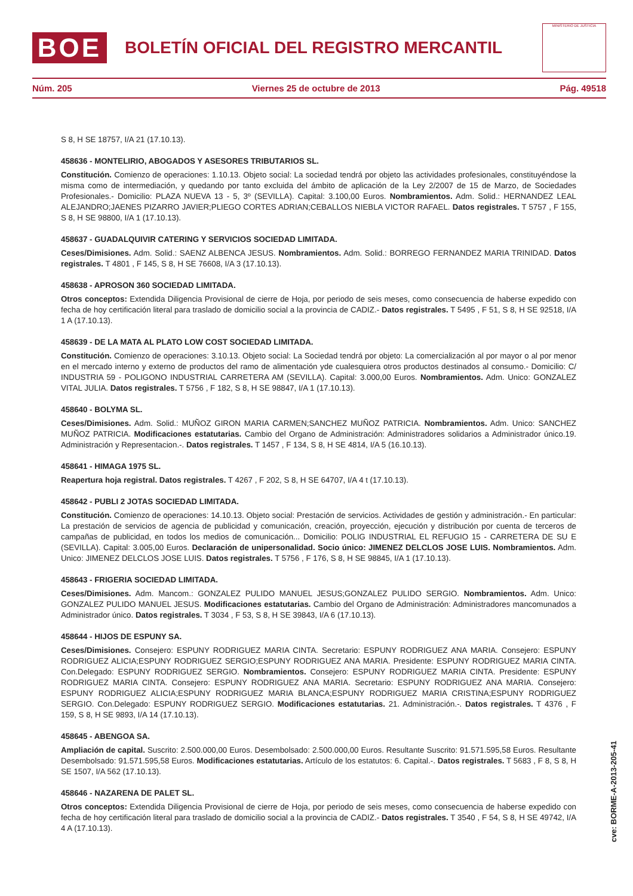BOE
BOLETÍN OFICIAL DEL REGISTRO MERCANTIL
MINISTERIO DE JUSTICIA
Núm. 205 Viernes 25 de octubre de 2013 Pág. 49518
S 8, H SE 18757, I/A 21 (17.10.13).
458636 - MONTELIRIO, ABOGADOS Y ASESORES TRIBUTARIOS SL.
Constitución. Comienzo de operaciones: 1.10.13. Objeto social: La sociedad tendrá por objeto las actividades profesionales, constituyéndose la misma como de intermediación, y quedando por tanto excluida del ámbito de aplicación de la Ley 2/2007 de 15 de Marzo, de Sociedades Profesionales.- Domicilio: PLAZA NUEVA 13 - 5, 3º (SEVILLA). Capital: 3.100,00 Euros. Nombramientos. Adm. Solid.: HERNANDEZ LEAL ALEJANDRO;JAENES PIZARRO JAVIER;PLIEGO CORTES ADRIAN;CEBALLOS NIEBLA VICTOR RAFAEL. Datos registrales. T 5757 , F 155, S 8, H SE 98800, I/A 1 (17.10.13).
458637 - GUADALQUIVIR CATERING Y SERVICIOS SOCIEDAD LIMITADA.
Ceses/Dimisiones. Adm. Solid.: SAENZ ALBENCA JESUS. Nombramientos. Adm. Solid.: BORREGO FERNANDEZ MARIA TRINIDAD. Datos registrales. T 4801 , F 145, S 8, H SE 76608, I/A 3 (17.10.13).
458638 - APROSON 360 SOCIEDAD LIMITADA.
Otros conceptos: Extendida Diligencia Provisional de cierre de Hoja, por periodo de seis meses, como consecuencia de haberse expedido con fecha de hoy certificación literal para traslado de domicilio social a la provincia de CADIZ.- Datos registrales. T 5495 , F 51, S 8, H SE 92518, I/A 1 A (17.10.13).
458639 - DE LA MATA AL PLATO LOW COST SOCIEDAD LIMITADA.
Constitución. Comienzo de operaciones: 3.10.13. Objeto social: La Sociedad tendrá por objeto: La comercialización al por mayor o al por menor en el mercado interno y externo de productos del ramo de alimentación yde cualesquiera otros productos destinados al consumo.- Domicilio: C/ INDUSTRIA 59 - POLIGONO INDUSTRIAL CARRETERA AM (SEVILLA). Capital: 3.000,00 Euros. Nombramientos. Adm. Unico: GONZALEZ VITAL JULIA. Datos registrales. T 5756 , F 182, S 8, H SE 98847, I/A 1 (17.10.13).
458640 - BOLYMA SL.
Ceses/Dimisiones. Adm. Solid.: MUÑOZ GIRON MARIA CARMEN;SANCHEZ MUÑOZ PATRICIA. Nombramientos. Adm. Unico: SANCHEZ MUÑOZ PATRICIA. Modificaciones estatutarias. Cambio del Organo de Administración: Administradores solidarios a Administrador único.19. Administración y Representacion.-. Datos registrales. T 1457 , F 134, S 8, H SE 4814, I/A 5 (16.10.13).
458641 - HIMAGA 1975 SL.
Reapertura hoja registral. Datos registrales. T 4267 , F 202, S 8, H SE 64707, I/A 4 t (17.10.13).
458642 - PUBLI 2 JOTAS SOCIEDAD LIMITADA.
Constitución. Comienzo de operaciones: 14.10.13. Objeto social: Prestación de servicios. Actividades de gestión y administración.- En particular: La prestación de servicios de agencia de publicidad y comunicación, creación, proyección, ejecución y distribución por cuenta de terceros de campañas de publicidad, en todos los medios de comunicación... Domicilio: POLIG INDUSTRIAL EL REFUGIO 15 - CARRETERA DE SU E (SEVILLA). Capital: 3.005,00 Euros. Declaración de unipersonalidad. Socio único: JIMENEZ DELCLOS JOSE LUIS. Nombramientos. Adm. Unico: JIMENEZ DELCLOS JOSE LUIS. Datos registrales. T 5756 , F 176, S 8, H SE 98845, I/A 1 (17.10.13).
458643 - FRIGERIA SOCIEDAD LIMITADA.
Ceses/Dimisiones. Adm. Mancom.: GONZALEZ PULIDO MANUEL JESUS;GONZALEZ PULIDO SERGIO. Nombramientos. Adm. Unico: GONZALEZ PULIDO MANUEL JESUS. Modificaciones estatutarias. Cambio del Organo de Administración: Administradores mancomunados a Administrador único. Datos registrales. T 3034 , F 53, S 8, H SE 39843, I/A 6 (17.10.13).
458644 - HIJOS DE ESPUNY SA.
Ceses/Dimisiones. Consejero: ESPUNY RODRIGUEZ MARIA CINTA. Secretario: ESPUNY RODRIGUEZ ANA MARIA. Consejero: ESPUNY RODRIGUEZ ALICIA;ESPUNY RODRIGUEZ SERGIO;ESPUNY RODRIGUEZ ANA MARIA. Presidente: ESPUNY RODRIGUEZ MARIA CINTA. Con.Delegado: ESPUNY RODRIGUEZ SERGIO. Nombramientos. Consejero: ESPUNY RODRIGUEZ MARIA CINTA. Presidente: ESPUNY RODRIGUEZ MARIA CINTA. Consejero: ESPUNY RODRIGUEZ ANA MARIA. Secretario: ESPUNY RODRIGUEZ ANA MARIA. Consejero: ESPUNY RODRIGUEZ ALICIA;ESPUNY RODRIGUEZ MARIA BLANCA;ESPUNY RODRIGUEZ MARIA CRISTINA;ESPUNY RODRIGUEZ SERGIO. Con.Delegado: ESPUNY RODRIGUEZ SERGIO. Modificaciones estatutarias. 21. Administración.-. Datos registrales. T 4376 , F 159, S 8, H SE 9893, I/A 14 (17.10.13).
458645 - ABENGOA SA.
Ampliación de capital. Suscrito: 2.500.000,00 Euros. Desembolsado: 2.500.000,00 Euros. Resultante Suscrito: 91.571.595,58 Euros. Resultante Desembolsado: 91.571.595,58 Euros. Modificaciones estatutarias. Artículo de los estatutos: 6. Capital.-. Datos registrales. T 5683 , F 8, S 8, H SE 1507, I/A 562 (17.10.13).
458646 - NAZARENA DE PALET SL.
Otros conceptos: Extendida Diligencia Provisional de cierre de Hoja, por periodo de seis meses, como consecuencia de haberse expedido con fecha de hoy certificación literal para traslado de domicilio social a la provincia de CADIZ.- Datos registrales. T 3540 , F 54, S 8, H SE 49742, I/A 4 A (17.10.13).
cve: BORME-A-2013-205-41